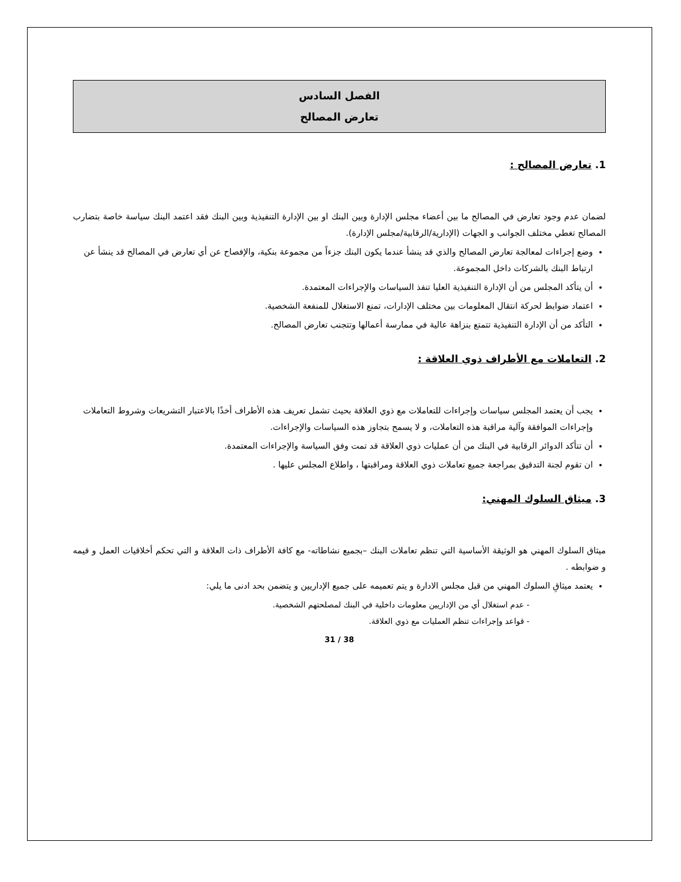الفصل السادس
تعارض المصالح
1. تعارض المصالح :
لضمان عدم وجود تعارض في المصالح ما بين أعضاء مجلس الإدارة وبين البنك او بين الإدارة التنفيذية وبين البنك فقد اعتمد البنك سياسة خاصة بتضارب المصالح تغطي مختلف الجوانب و الجهات (الإدارية/الرقابية/مجلس الإدارة).
وضع إجراءات لمعالجة تعارض المصالح والذي قد ينشأ عندما يكون البنك جزءاً من مجموعة بنكية، والإفصاح عن أي تعارض في المصالح قد ينشأ عن ارتباط البنك بالشركات داخل المجموعة.
أن يتأكد المجلس من أن الإدارة التنفيذية العليا تنفذ السياسات والإجراءات المعتمدة.
اعتماد ضوابط لحركة انتقال المعلومات بين مختلف الإدارات، تمنع الاستغلال للمنفعة الشخصية.
التأكد من أن الإدارة التنفيذية تتمتع بنزاهة عالية في ممارسة أعمالها وتتجنب تعارض المصالح.
2. التعاملات مع الأطراف ذوي العلاقة :
يجب أن يعتمد المجلس سياسات وإجراءات للتعاملات مع ذوي العلاقة بحيث تشمل تعريف هذه الأطراف أخذًا بالاعتبار التشريعات وشروط التعاملات وإجراءات الموافقة وآلية مراقبة هذه التعاملات، و لا يسمح بتجاوز هذه السياسات والإجراءات.
أن تتأكد الدوائر الرقابية في البنك من أن عمليات ذوي العلاقة قد تمت وفق السياسة والإجراءات المعتمدة.
ان تقوم لجنة التدقيق بمراجعة جميع تعاملات ذوي العلاقة ومراقبتها ، واطلاع المجلس عليها .
3. ميثاق السلوك المهني:
ميثاق السلوك المهني هو الوثيقة الأساسية التي تنظم تعاملات البنك –بجميع نشاطاته- مع كافة الأطراف ذات العلاقة و التي تحكم أخلاقيات العمل و قيمه و ضوابطه .
يعتمد ميثاقِ السلوك المهني من قبل مجلس الادارة و يتم تعميمه على جميع الإداريين و يتضمن بحد ادنى ما يلي:
- عدم استغلال أي من الإداريين معلومات داخلية في البنك لمصلحتهم الشخصية.
- قواعد وإجراءات تنظم العمليات مع ذوي العلاقة.
31 / 38